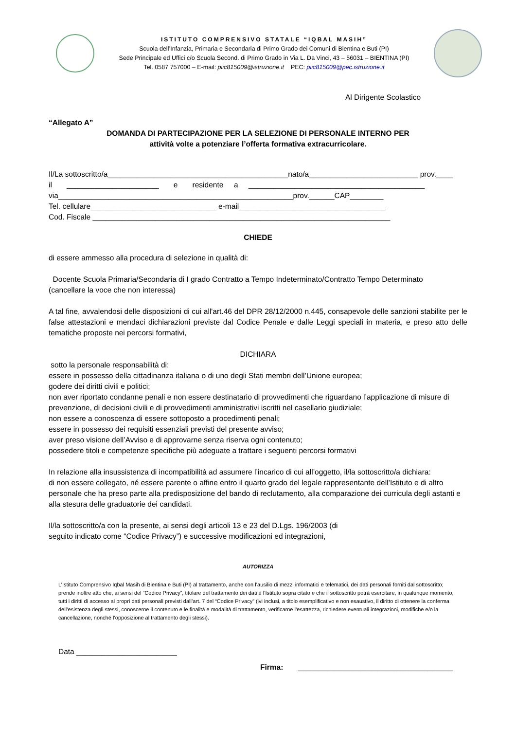ISTITUTO COMPRENSIVO STATALE “IQBAL MASIH”
Scuola dell’Infanzia, Primaria e Secondaria di Primo Grado dei Comuni di Bientina e Buti (PI)
Sede Principale ed Uffici c/o Scuola Second. di Primo Grado in Via L. Da Vinci, 43 – 56031 – BIENTINA (PI)
Tel. 0587 757000 – E-mail: piic815009@istruzione.it PEC: piic815009@pec.istruzione.it
Al Dirigente Scolastico
“Allegato A”
DOMANDA DI PARTECIPAZIONE PER LA SELEZIONE DI PERSONALE INTERNO PER
attività volte a potenziare l’offerta formativa extracurricolare.
Il/La sottoscritto/a___________________________________________nato/a__________________________ prov.____
il ______________________ e residente a __________________________________________
via________________________________________________________prov.______CAP________
Tel. cellulare______________________________ e-mail___________________________________
Cod. Fiscale _______________________________________________________________________
CHIEDE
di essere ammesso alla procedura di selezione in qualità di:
Docente Scuola Primaria/Secondaria di I grado Contratto a Tempo Indeterminato/Contratto Tempo Determinato
(cancellare la voce che non interessa)
A tal fine, avvalendosi delle disposizioni di cui all'art.46 del DPR 28/12/2000 n.445, consapevole delle sanzioni stabilite per le false attestazioni e mendaci dichiarazioni previste dal Codice Penale e dalle Leggi speciali in materia, e preso atto delle tematiche proposte nei percorsi formativi,
DICHIARA
sotto la personale responsabilità di:
essere in possesso della cittadinanza italiana o di uno degli Stati membri dell’Unione europea;
godere dei diritti civili e politici;
non aver riportato condanne penali e non essere destinatario di provvedimenti che riguardano l’applicazione di misure di prevenzione, di decisioni civili e di provvedimenti amministrativi iscritti nel casellario giudiziale;
non essere a conoscenza di essere sottoposto a procedimenti penali;
essere in possesso dei requisiti essenziali previsti del presente avviso;
aver preso visione dell’Avviso e di approvarne senza riserva ogni contenuto;
possedere titoli e competenze specifiche più adeguate a trattare i seguenti percorsi formativi
In relazione alla insussistenza di incompatibilità ad assumere l’incarico di cui all’oggetto, il/la sottoscritto/a dichiara:
di non essere collegato, né essere parente o affine entro il quarto grado del legale rappresentante dell’Istituto e di altro personale che ha preso parte alla predisposizione del bando di reclutamento, alla comparazione dei curricula degli astanti e alla stesura delle graduatorie dei candidati.
Il/la sottoscritto/a con la presente, ai sensi degli articoli 13 e 23 del D.Lgs. 196/2003 (di
seguito indicato come “Codice Privacy”) e successive modificazioni ed integrazioni,
AUTORIZZA
L’Istituto Comprensivo Iqbal Masih di Bientina e Buti (PI) al trattamento, anche con l’ausilio di mezzi informatici e telematici, dei dati personali forniti dal sottoscritto; prende inoltre atto che, ai sensi del “Codice Privacy”, titolare del trattamento dei dati è l’Istituto sopra citato e che il sottoscritto potrà esercitare, in qualunque momento, tutti i diritti di accesso ai propri dati personali previsti dall’art. 7 del “Codice Privacy” (ivi inclusi, a titolo esemplificativo e non esaustivo, il diritto di ottenere la conferma dell’esistenza degli stessi, conoscerne il contenuto e le finalità e modalità di trattamento, verificarne l’esattezza, richiedere eventuali integrazioni, modifiche e/o la cancellazione, nonché l’opposizione al trattamento degli stessi).
Data ________________________
Firma: _____________________________________